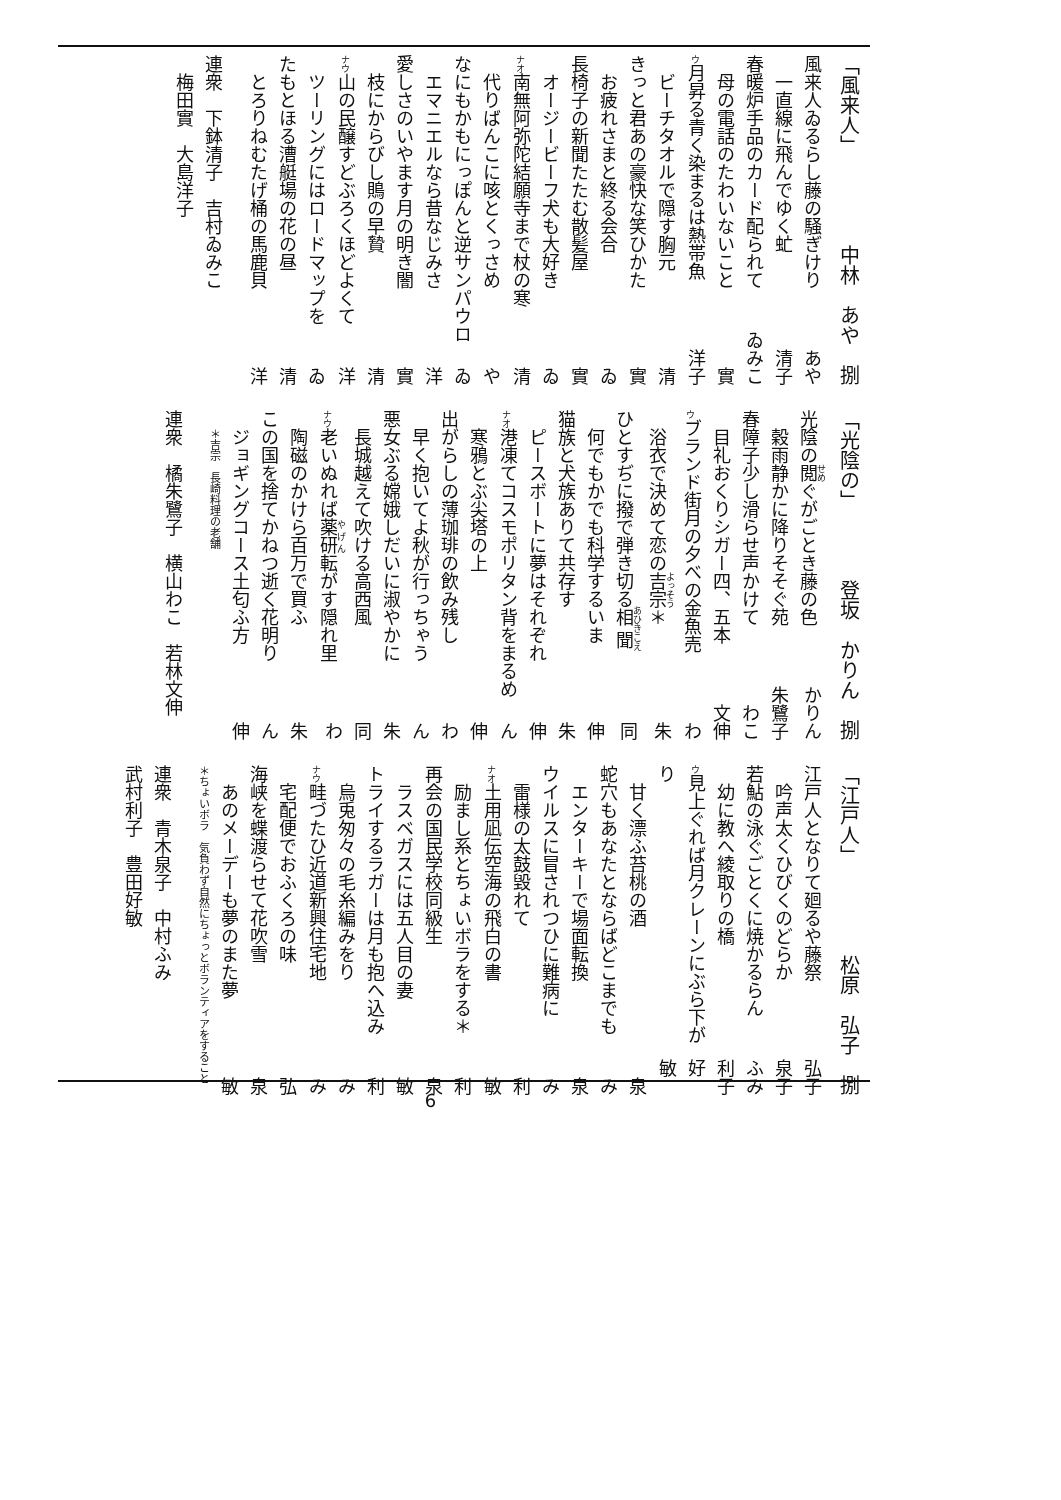「風来人」 中林　あや　捌
風来人ゐるらし藤の騒ぎけり あや
一直線に飛んでゆく虻 清子
春暖炉手品のカード配られて ゐみこ
母の電話のたわいないこと 實
ウ月昇る青く染まるは熱帯魚 洋子
ビーチタオルで隠す胸元 清
きっと君あの豪快な笑ひかた 實
お疲れさまと終る会合 ゐ
長椅子の新聞たたむ散髪屋 實
オージービーフ犬も大好き ゐ
ナオ南無阿弥陀結願寺まで杖の寒 清
代りばんこに咳とくっさめ や
なにもかもにっぽんと逆サンパウロ ゐ
エマニエルなら昔なじみさ 洋
愛しさのいやます月の明き闇 實
枝にからびし鵙の早贄 清
ナウ山の民醸すどぶろくほどよくて 洋
ツーリングにはロードマップを ゐ
たもとほる漕艇場の花の昼 清
とろりねむたげ桶の馬鹿貝 洋
連衆　下鉢清子　吉村ゐみこ
梅田實　大島洋子
「光陰の」 登坂　かりん　捌
光陰の閲ぐがごとき藤の色 かりん
穀雨静かに降りそそぐ苑 朱鷺子
春障子少し滑らせ声かけて わこ
目礼おくりシガー四、五本 文伸
ウブランド街月の夕べの金魚売 わ
浴衣で決めて恋の吉宗＊ 朱
ひとすぢに撥で弾き切る相聞 同
何でもかでも科学するいま 伸
猫族と犬族ありて共存す 朱
ピースボートに夢はそれぞれ 伸
ナオ港凍てコスモポリタン背をまるめ ん
寒鴉とぶ尖塔の上 伸
出がらしの薄珈琲の飲み残し わ
早く抱いてよ秋が行っちゃう ん
悪女ぶる嫦娥しだいに淑やかに 朱
長城越えて吹ける高西風 同
ナウ老いぬれば薬研転がす隠れ里 わ
陶磁のかけら百万で買ふ 朱
この国を捨てかねつ逝く花明り ん
ジョギングコース土匂ふ方 伸
＊吉宗　長崎料理の老舗
連衆　橘朱鷺子　横山わこ　若林文伸
「江戸人」 松原　弘子　捌
江戸人となりて廻るや藤祭 弘子
吟声太くひびくのどらか 泉子
若鮎の泳ぐごとくに焼かるらん ふみ
幼に教へ綾取りの橋 利子
ウ見上ぐれば月クレーンにぶら下がり 好敏
甘く漂ふ苔桃の酒 泉
蛇穴もあなたとならばどこまでも み
エンターキーで場面転換 泉
ウイルスに冒されつひに難病に み
雷様の太鼓毀れて 利
ナオ土用凪伝空海の飛白の書 敏
励まし系とちょいボラをする＊ 利
再会の国民学校同級生 泉
ラスベガスには五人目の妻 敏
トライするラガーは月も抱へ込み 利
烏兎匆々の毛糸編みをり み
ナウ畦づたひ近道新興住宅地 み
宅配便でおふくろの味 弘
海峡を蝶渡らせて花吹雪 泉
あのメーデーも夢のまた夢 敏
＊ちょいボラ　気負わず自然にちょっとボランティアをすること
連衆　青木泉子　中村ふみ
武村利子　豊田好敏
6